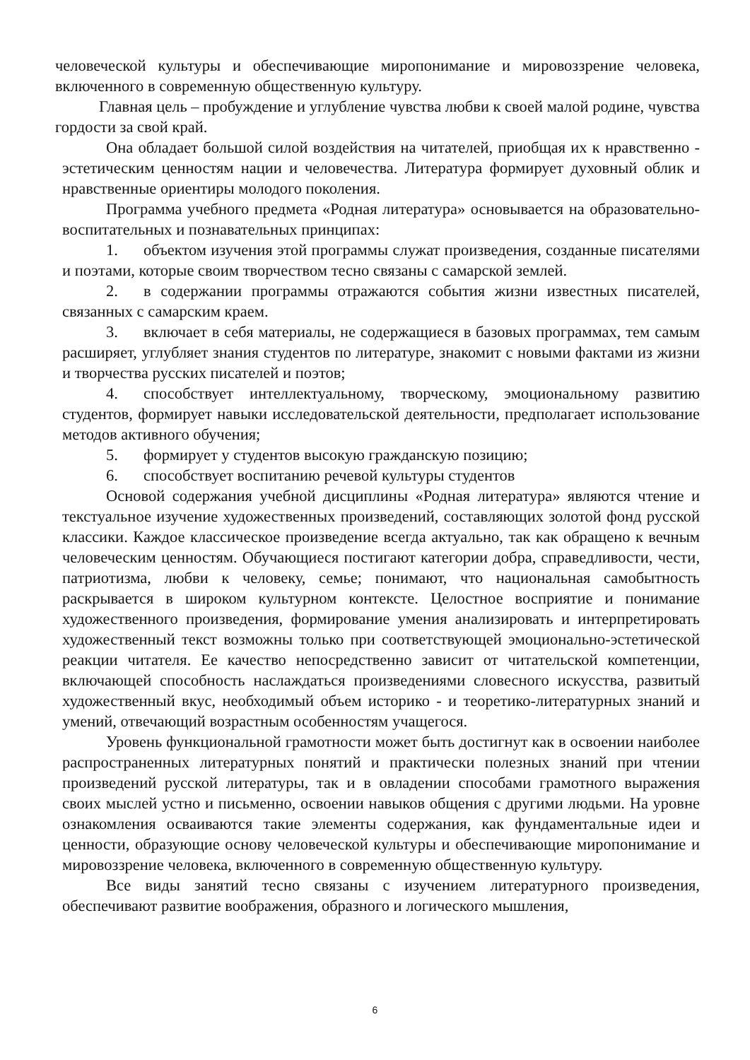человеческой культуры и обеспечивающие миропонимание и мировоззрение человека, включенного в современную общественную культуру.
Главная цель – пробуждение и углубление чувства любви к своей малой родине, чувства гордости за свой край.
Она обладает большой силой воздействия на читателей, приобщая их к нравственно - эстетическим ценностям нации и человечества. Литература формирует духовный облик и нравственные ориентиры молодого поколения.
Программа учебного предмета «Родная литература» основывается на образовательно-воспитательных и познавательных принципах:
1. объектом изучения этой программы служат произведения, созданные писателями и поэтами, которые своим творчеством тесно связаны с самарской землей.
2. в содержании программы отражаются события жизни известных писателей, связанных с самарским краем.
3. включает в себя материалы, не содержащиеся в базовых программах, тем самым расширяет, углубляет знания студентов по литературе, знакомит с новыми фактами из жизни и творчества русских писателей и поэтов;
4. способствует интеллектуальному, творческому, эмоциональному развитию студентов, формирует навыки исследовательской деятельности, предполагает использование методов активного обучения;
5. формирует у студентов высокую гражданскую позицию;
6. способствует воспитанию речевой культуры студентов
Основой содержания учебной дисциплины «Родная литература» являются чтение и текстуальное изучение художественных произведений, составляющих золотой фонд русской классики. Каждое классическое произведение всегда актуально, так как обращено к вечным человеческим ценностям. Обучающиеся постигают категории добра, справедливости, чести, патриотизма, любви к человеку, семье; понимают, что национальная самобытность раскрывается в широком культурном контексте. Целостное восприятие и понимание художественного произведения, формирование умения анализировать и интерпретировать художественный текст возможны только при соответствующей эмоционально-эстетической реакции читателя. Ее качество непосредственно зависит от читательской компетенции, включающей способность наслаждаться произведениями словесного искусства, развитый художественный вкус, необходимый объем историко - и теоретико-литературных знаний и умений, отвечающий возрастным особенностям учащегося.
Уровень функциональной грамотности может быть достигнут как в освоении наиболее распространенных литературных понятий и практически полезных знаний при чтении произведений русской литературы, так и в овладении способами грамотного выражения своих мыслей устно и письменно, освоении навыков общения с другими людьми. На уровне ознакомления осваиваются такие элементы содержания, как фундаментальные идеи и ценности, образующие основу человеческой культуры и обеспечивающие миропонимание и мировоззрение человека, включенного в современную общественную культуру.
Все виды занятий тесно связаны с изучением литературного произведения, обеспечивают развитие воображения, образного и логического мышления,
6